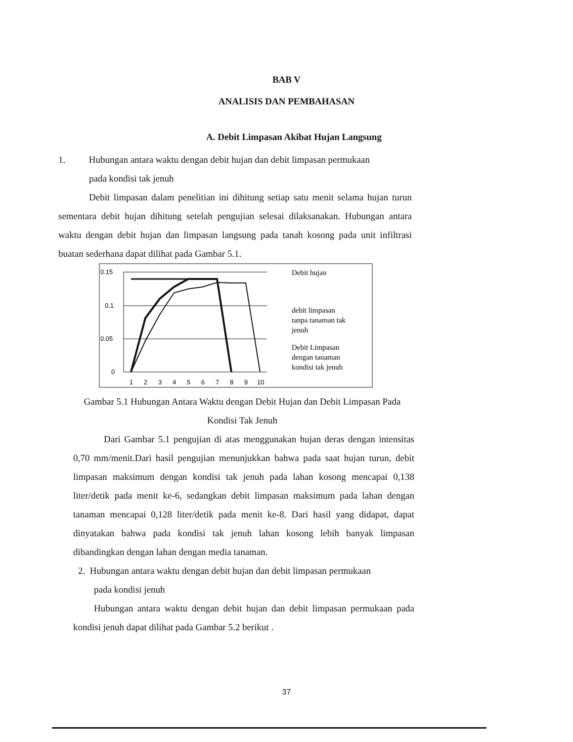BAB V
ANALISIS DAN PEMBAHASAN
A. Debit Limpasan Akibat Hujan Langsung
1. Hubungan antara waktu dengan debit hujan dan debit limpasan permukaan
pada kondisi tak jenuh
Debit limpasan dalam penelitian ini dihitung setiap satu menit selama hujan turun sementara debit hujan dihitung setelah pengujian selesai dilaksanakan. Hubungan antara waktu dengan debit hujan dan limpasan langsung pada tanah kosong pada unit infiltrasi buatan sederhana dapat dilihat pada Gambar 5.1.
0.15
0.1
0.05
0
1
2
3
4
5
6
7
8
9
10
Debit hujan
debit limpasan
tanpa tanaman tak
jenuh
Debit Limpasan
dengan tanaman
kondisi tak jenuh
Gambar 5.1 Hubungan Antara Waktu dengan Debit Hujan dan Debit Limpasan Pada Kondisi Tak Jenuh
Dari Gambar 5.1 pengujian di atas menggunakan hujan deras dengan intensitas 0,70 mm/menit.Dari hasil pengujian menunjukkan bahwa pada saat hujan turun, debit limpasan maksimum dengan kondisi tak jenuh pada lahan kosong mencapai 0,138 liter/detik pada menit ke-6, sedangkan debit limpasan maksimum pada lahan dengan tanaman mencapai 0,128 liter/detik pada menit ke-8. Dari hasil yang didapat, dapat dinyatakan bahwa pada kondisi tak jenuh lahan kosong lebih banyak limpasan dibandingkan dengan lahan dengan media tanaman.
2. Hubungan antara waktu dengan debit hujan dan debit limpasan permukaan
pada kondisi jenuh
Hubungan antara waktu dengan debit hujan dan debit limpasan permukaan pada kondisi jenuh dapat dilihat pada Gambar 5.2 berikut .
37